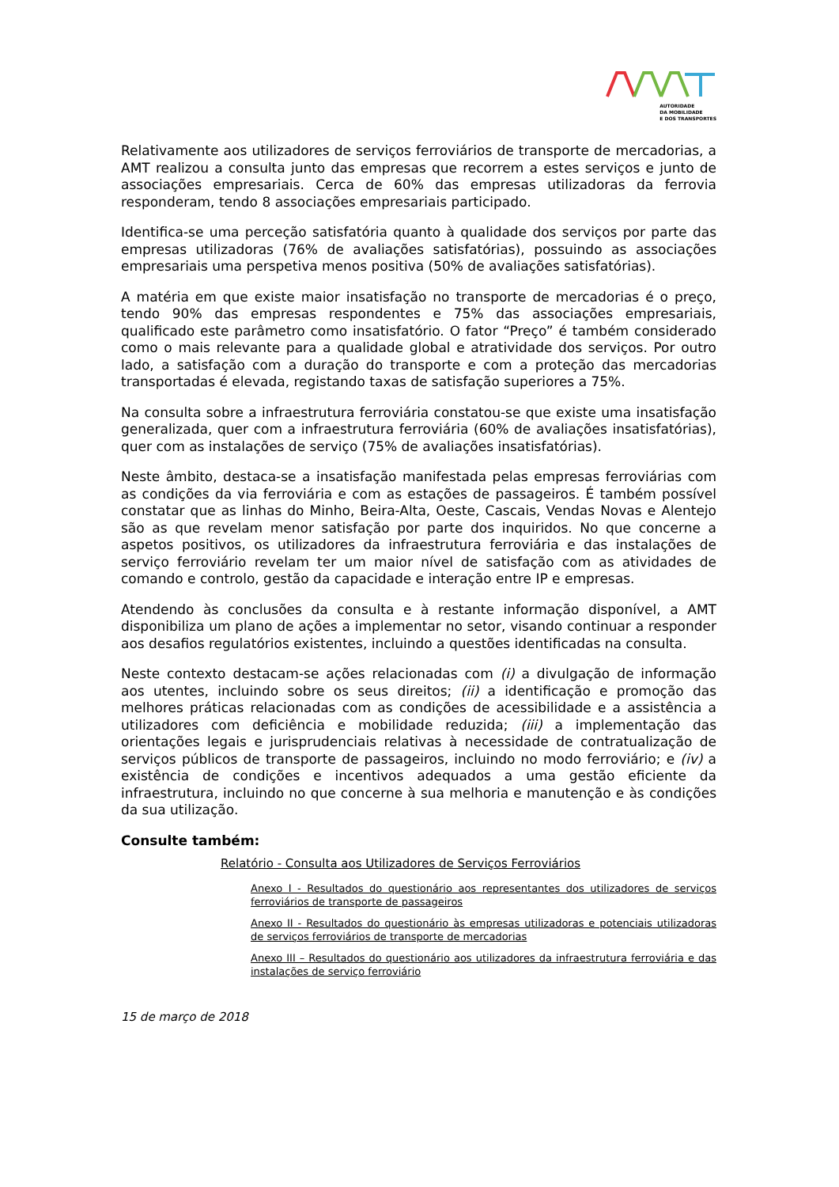AUTORIDADE
DA MOBILIDADE
E DOS TRANSPORTES
Relativamente aos utilizadores de serviços ferroviários de transporte de mercadorias, a AMT realizou a consulta junto das empresas que recorrem a estes serviços e junto de associações empresariais. Cerca de 60% das empresas utilizadoras da ferrovia responderam, tendo 8 associações empresariais participado.
Identifica-se uma perceção satisfatória quanto à qualidade dos serviços por parte das empresas utilizadoras (76% de avaliações satisfatórias), possuindo as associações empresariais uma perspetiva menos positiva (50% de avaliações satisfatórias).
A matéria em que existe maior insatisfação no transporte de mercadorias é o preço, tendo 90% das empresas respondentes e 75% das associações empresariais, qualificado este parâmetro como insatisfatório. O fator “Preço” é também considerado como o mais relevante para a qualidade global e atratividade dos serviços. Por outro lado, a satisfação com a duração do transporte e com a proteção das mercadorias transportadas é elevada, registando taxas de satisfação superiores a 75%.
Na consulta sobre a infraestrutura ferroviária constatou-se que existe uma insatisfação generalizada, quer com a infraestrutura ferroviária (60% de avaliações insatisfatórias), quer com as instalações de serviço (75% de avaliações insatisfatórias).
Neste âmbito, destaca-se a insatisfação manifestada pelas empresas ferroviárias com as condições da via ferroviária e com as estações de passageiros. É também possível constatar que as linhas do Minho, Beira-Alta, Oeste, Cascais, Vendas Novas e Alentejo são as que revelam menor satisfação por parte dos inquiridos. No que concerne a aspetos positivos, os utilizadores da infraestrutura ferroviária e das instalações de serviço ferroviário revelam ter um maior nível de satisfação com as atividades de comando e controlo, gestão da capacidade e interação entre IP e empresas.
Atendendo às conclusões da consulta e à restante informação disponível, a AMT disponibiliza um plano de ações a implementar no setor, visando continuar a responder aos desafios regulatórios existentes, incluindo a questões identificadas na consulta.
Neste contexto destacam-se ações relacionadas com (i) a divulgação de informação aos utentes, incluindo sobre os seus direitos; (ii) a identificação e promoção das melhores práticas relacionadas com as condições de acessibilidade e a assistência a utilizadores com deficiência e mobilidade reduzida; (iii) a implementação das orientações legais e jurisprudenciais relativas à necessidade de contratualização de serviços públicos de transporte de passageiros, incluindo no modo ferroviário; e (iv) a existência de condições e incentivos adequados a uma gestão eficiente da infraestrutura, incluindo no que concerne à sua melhoria e manutenção e às condições da sua utilização.
Consulte também:
Relatório - Consulta aos Utilizadores de Serviços Ferroviários
Anexo I - Resultados do questionário aos representantes dos utilizadores de serviços ferroviários de transporte de passageiros
Anexo II - Resultados do questionário às empresas utilizadoras e potenciais utilizadoras de serviços ferroviários de transporte de mercadorias
Anexo III – Resultados do questionário aos utilizadores da infraestrutura ferroviária e das instalações de serviço ferroviário
15 de março de 2018